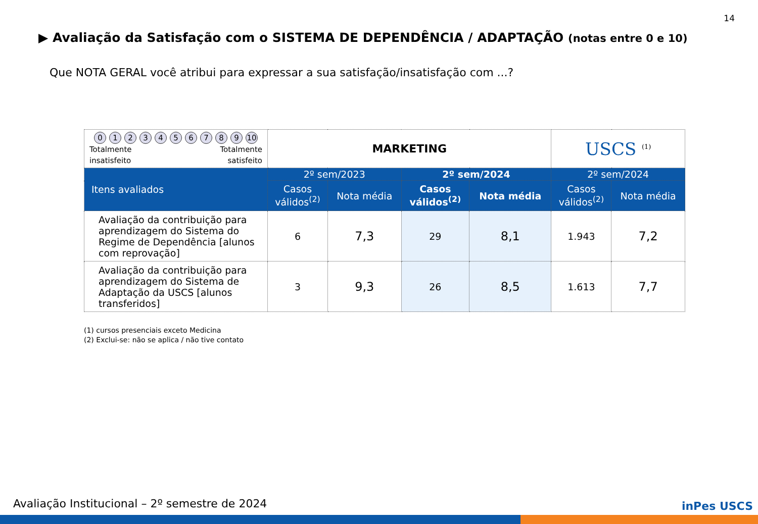14
▶ Avaliação da Satisfação com o SISTEMA DE DEPENDÊNCIA / ADAPTAÇÃO (notas entre 0 e 10)
Que NOTA GERAL você atribui para expressar a sua satisfação/insatisfação com ...?
| 0 1 2 3 4 5 6 7 8 9 10 Totalmente insatisfeito Totalmente satisfeito | MARKETING | | | | USCS <sup>(1)</sup> | |
| Itens avaliados | 2º sem/2023 | | 2º sem/2024 | | 2º sem/2024 | |
| | Casos válidos<sup>(2)</sup> | Nota média | Casos válidos<sup>(2)</sup> | Nota média | Casos válidos<sup>(2)</sup> | Nota média |
| Avaliação da contribuição para aprendizagem do Sistema do Regime de Dependência [alunos com reprovação] | 6 | 7,3 | 29 | 8,1 | 1.943 | 7,2 |
| Avaliação da contribuição para aprendizagem do Sistema de Adaptação da USCS [alunos transferidos] | 3 | 9,3 | 26 | 8,5 | 1.613 | 7,7 |
(1) cursos presenciais exceto Medicina
(2) Exclui-se: não se aplica / não tive contato
Avaliação Institucional – 2º semestre de 2024
inPes USCS